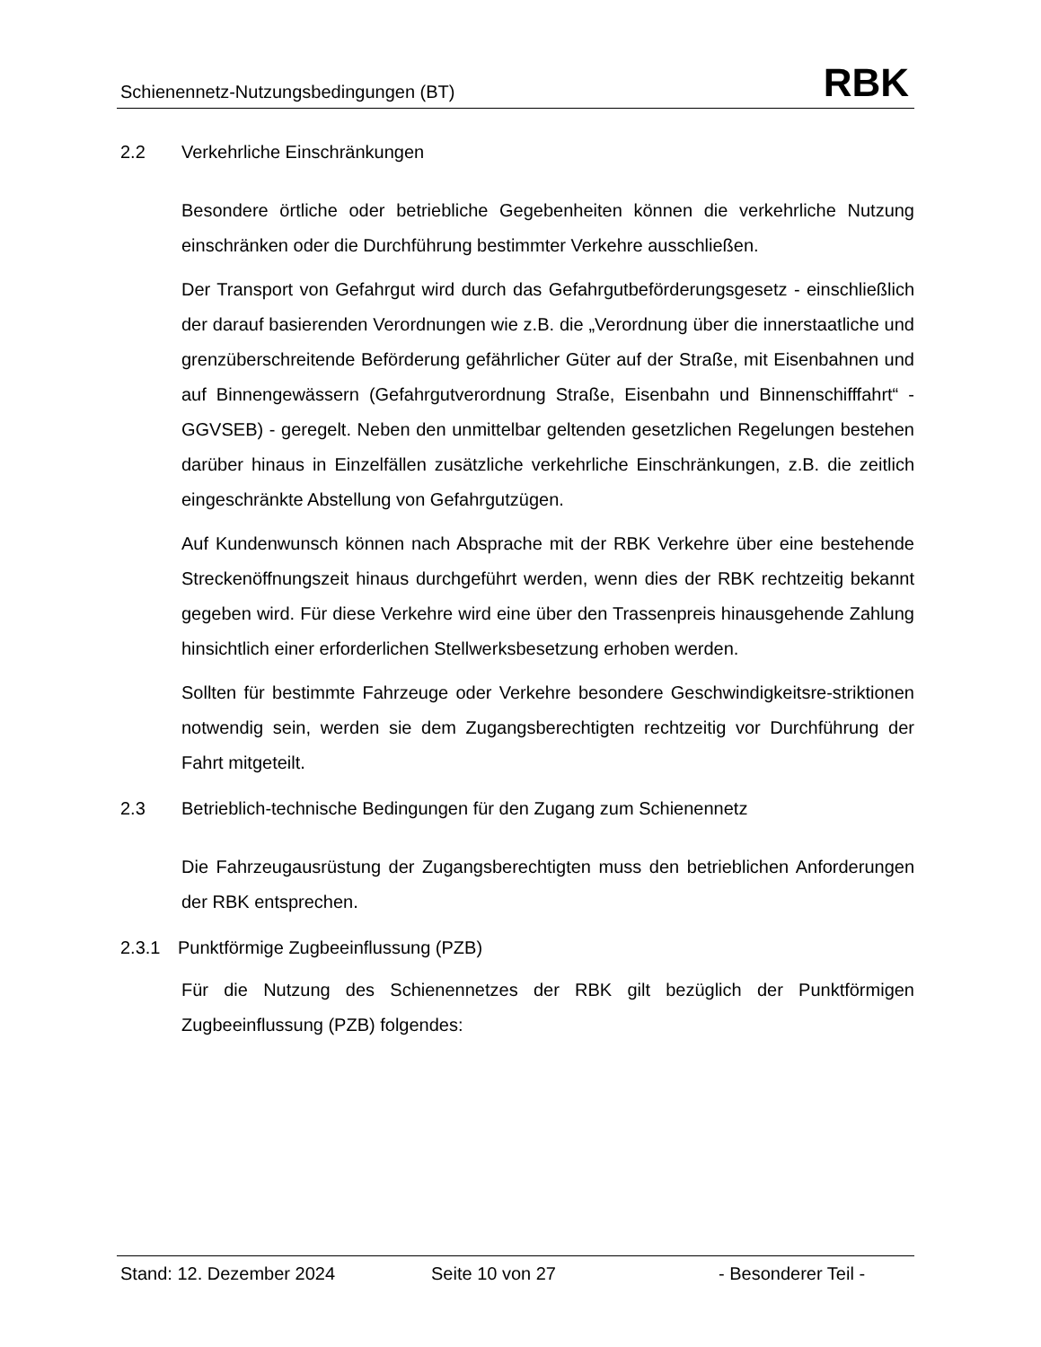Schienennetz-Nutzungsbedingungen (BT) RBK
2.2 Verkehrliche Einschränkungen
Besondere örtliche oder betriebliche Gegebenheiten können die verkehrliche Nutzung einschränken oder die Durchführung bestimmter Verkehre ausschließen.
Der Transport von Gefahrgut wird durch das Gefahrgutbeförderungsgesetz - einschließlich der darauf basierenden Verordnungen wie z.B. die „Verordnung über die innerstaatliche und grenzüberschreitende Beförderung gefährlicher Güter auf der Straße, mit Eisenbahnen und auf Binnengewässern (Gefahrgutverordnung Straße, Eisenbahn und Binnenschifffahrt“ - GGVSEB) - geregelt. Neben den unmittelbar geltenden gesetzlichen Regelungen bestehen darüber hinaus in Einzelfällen zusätzliche verkehrliche Einschränkungen, z.B. die zeitlich eingeschränkte Abstellung von Gefahrgutzügen.
Auf Kundenwunsch können nach Absprache mit der RBK Verkehre über eine bestehende Streckenöffnungszeit hinaus durchgeführt werden, wenn dies der RBK rechtzeitig bekannt gegeben wird. Für diese Verkehre wird eine über den Trassenpreis hinausgehende Zahlung hinsichtlich einer erforderlichen Stellwerksbesetzung erhoben werden.
Sollten für bestimmte Fahrzeuge oder Verkehre besondere Geschwindigkeitsre-striktionen notwendig sein, werden sie dem Zugangsberechtigten rechtzeitig vor Durchführung der Fahrt mitgeteilt.
2.3 Betrieblich-technische Bedingungen für den Zugang zum Schienennetz
Die Fahrzeugausrüstung der Zugangsberechtigten muss den betrieblichen Anforderungen der RBK entsprechen.
2.3.1 Punktförmige Zugbeeinflussung (PZB)
Für die Nutzung des Schienennetzes der RBK gilt bezüglich der Punktförmigen Zugbeeinflussung (PZB) folgendes:
Stand: 12. Dezember 2024 Seite 10 von 27 - Besonderer Teil -